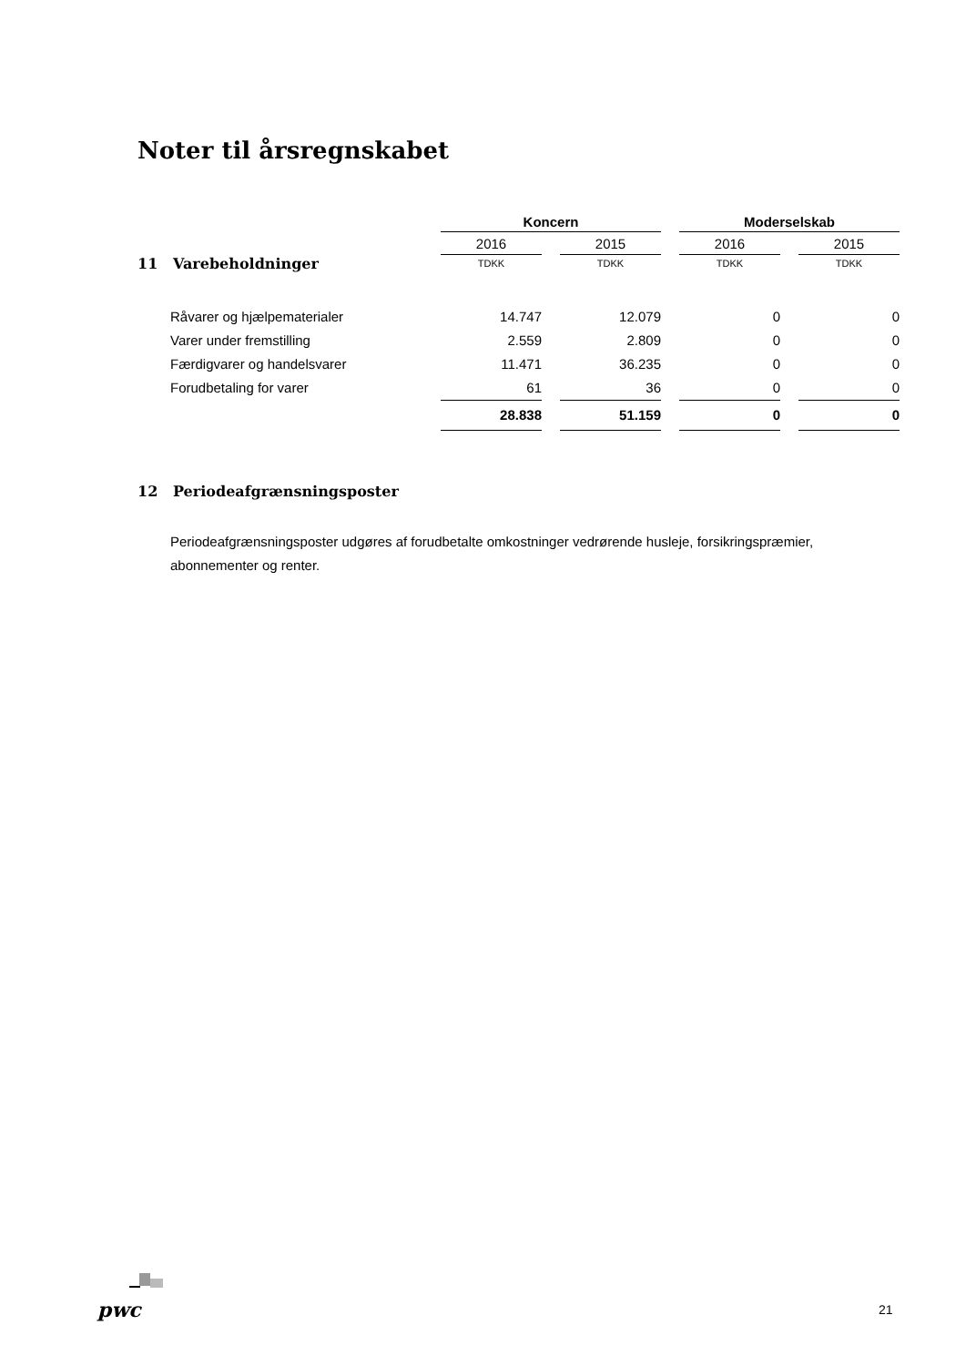Noter til årsregnskabet
| | Koncern | | | | Moderselskab | | |
| | 2016 | | 2015 | | 2016 | | 2015 |
| 11 Varebeholdninger | TDKK | | TDKK | | TDKK | | TDKK |
| Råvarer og hjælpematerialer | 14.747 | | 12.079 | | 0 | | 0 |
| Varer under fremstilling | 2.559 | | 2.809 | | 0 | | 0 |
| Færdigvarer og handelsvarer | 11.471 | | 36.235 | | 0 | | 0 |
| Forudbetaling for varer | 61 | | 36 | | 0 | | 0 |
| | 28.838 | | 51.159 | | 0 | | 0 |
12 Periodeafgrænsningsposter
Periodeafgrænsningsposter udgøres af forudbetalte omkostninger vedrørende husleje, forsikringspræmier, abonnementer og renter.
pwc 21